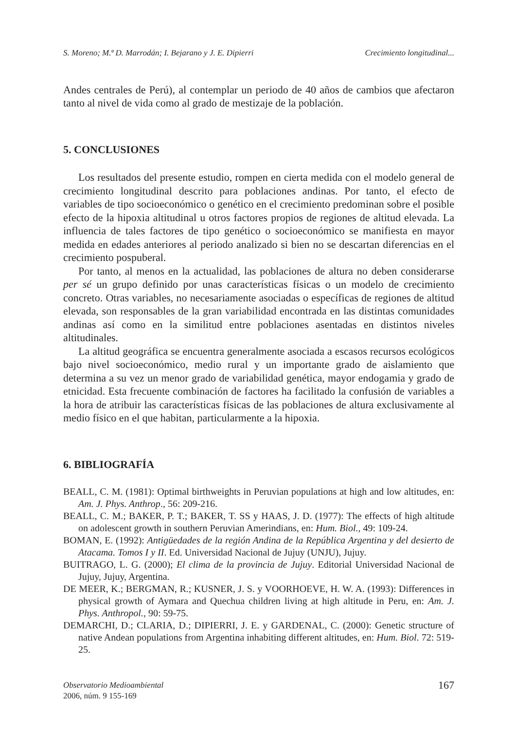S. Moreno; M.ª D. Marrodán; I. Bejarano y J. E. Dipierri Crecimiento longitudinal...
Andes centrales de Perú), al contemplar un periodo de 40 años de cambios que afectaron tanto al nivel de vida como al grado de mestizaje de la población.
5. CONCLUSIONES
Los resultados del presente estudio, rompen en cierta medida con el modelo general de crecimiento longitudinal descrito para poblaciones andinas. Por tanto, el efecto de variables de tipo socioeconómico o genético en el crecimiento predominan sobre el posible efecto de la hipoxia altitudinal u otros factores propios de regiones de altitud elevada. La influencia de tales factores de tipo genético o socioeconómico se manifiesta en mayor medida en edades anteriores al periodo analizado si bien no se descartan diferencias en el crecimiento pospuberal.
Por tanto, al menos en la actualidad, las poblaciones de altura no deben considerarse per sé un grupo definido por unas características físicas o un modelo de crecimiento concreto. Otras variables, no necesariamente asociadas o específicas de regiones de altitud elevada, son responsables de la gran variabilidad encontrada en las distintas comunidades andinas así como en la similitud entre poblaciones asentadas en distintos niveles altitudinales.
La altitud geográfica se encuentra generalmente asociada a escasos recursos ecológicos bajo nivel socioeconómico, medio rural y un importante grado de aislamiento que determina a su vez un menor grado de variabilidad genética, mayor endogamia y grado de etnicidad. Esta frecuente combinación de factores ha facilitado la confusión de variables a la hora de atribuir las características físicas de las poblaciones de altura exclusivamente al medio físico en el que habitan, particularmente a la hipoxia.
6. BIBLIOGRAFÍA
BEALL, C. M. (1981): Optimal birthweights in Peruvian populations at high and low altitudes, en: Am. J. Phys. Anthrop., 56: 209-216.
BEALL, C. M.; BAKER, P. T.; BAKER, T. SS y HAAS, J. D. (1977): The effects of high altitude on adolescent growth in southern Peruvian Amerindians, en: Hum. Biol., 49: 109-24.
BOMAN, E. (1992): Antigüedades de la región Andina de la República Argentina y del desierto de Atacama. Tomos I y II. Ed. Universidad Nacional de Jujuy (UNJU), Jujuy.
BUITRAGO, L. G. (2000); El clima de la provincia de Jujuy. Editorial Universidad Nacional de Jujuy, Jujuy, Argentina.
DE MEER, K.; BERGMAN, R.; KUSNER, J. S. y VOORHOEVE, H. W. A. (1993): Differences in physical growth of Aymara and Quechua children living at high altitude in Peru, en: Am. J. Phys. Anthropol., 90: 59-75.
DEMARCHI, D.; CLARIA, D.; DIPIERRI, J. E. y GARDENAL, C. (2000): Genetic structure of native Andean populations from Argentina inhabiting different altitudes, en: Hum. Biol. 72: 519-25.
Observatorio Medioambiental
2006, núm. 9 155-169
167